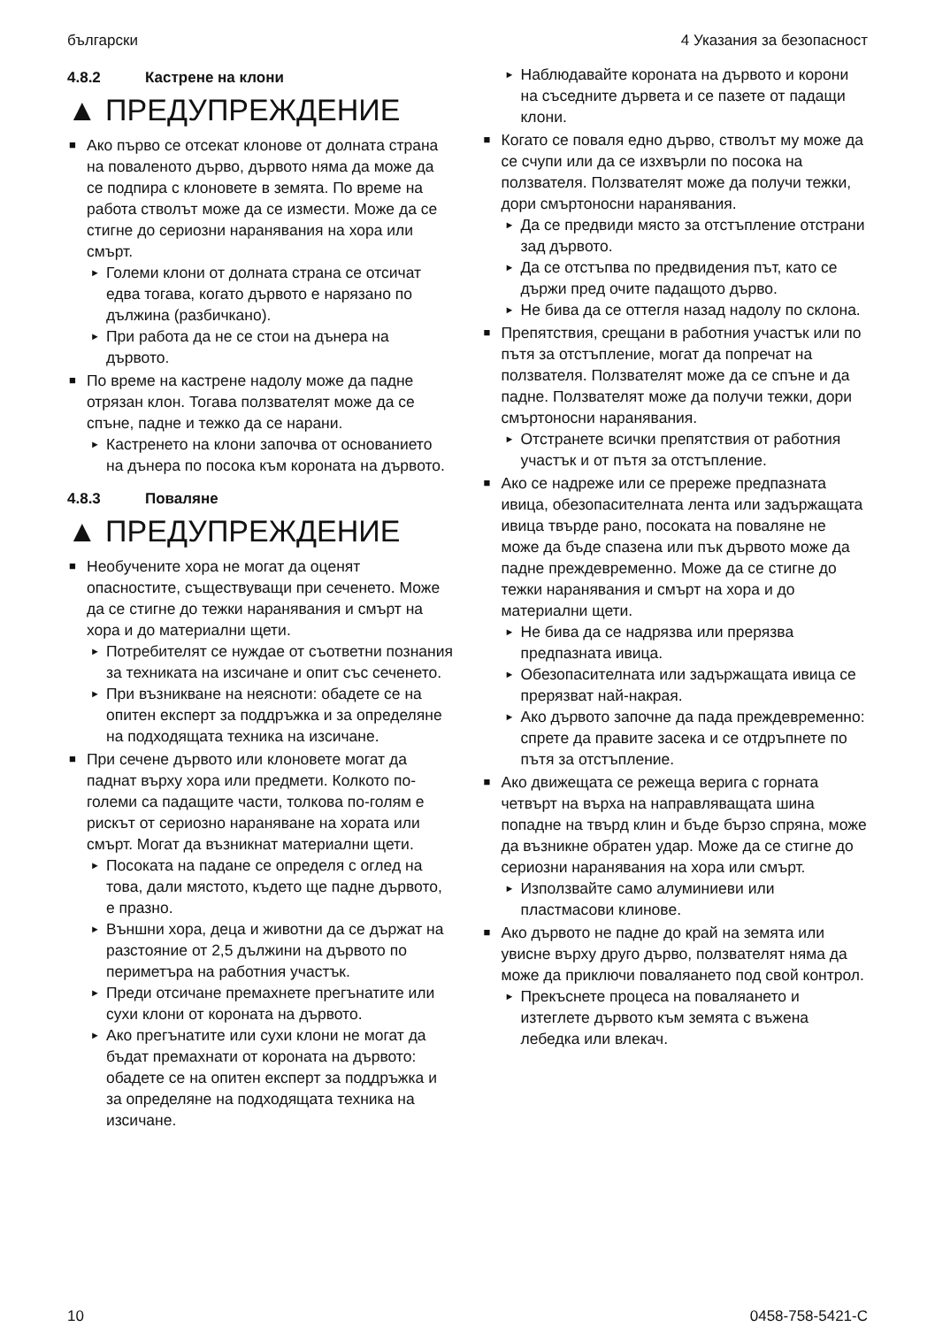български 4 Указания за безопасност
4.8.2 Кастрене на клони
▲ ПРЕДУПРЕЖДЕНИЕ
■ Ако първо се отсекат клонове от долната страна на поваленото дърво, дървото няма да може да се подпира с клоновете в земята. По време на работа стволът може да се измести. Може да се стигне до сериозни наранявания на хора или смърт.
► Големи клони от долната страна се отсичат едва тогава, когато дървото е нарязано по дължина (разбичкано).
► При работа да не се стои на дънера на дървото.
■ По време на кастрене надолу може да падне отрязан клон. Тогава ползвателят може да се спъне, падне и тежко да се нарани.
► Кастренето на клони започва от основанието на дънера по посока към короната на дървото.
4.8.3 Поваляне
▲ ПРЕДУПРЕЖДЕНИЕ
■ Необучените хора не могат да оценят опасностите, съществуващи при сеченето. Може да се стигне до тежки наранявания и смърт на хора и до материални щети.
► Потребителят се нуждае от съответни познания за техниката на изсичане и опит със сеченето.
► При възникване на неясноти: обадете се на опитен експерт за поддръжка и за определяне на подходящата техника на изсичане.
■ При сечене дървото или клоновете могат да паднат върху хора или предмети. Колкото по-големи са падащите части, толкова по-голям е рискът от сериозно нараняване на хората или смърт. Могат да възникнат материални щети.
► Посоката на падане се определя с оглед на това, дали мястото, където ще падне дървото, е празно.
► Външни хора, деца и животни да се държат на разстояние от 2,5 дължини на дървото по периметъра на работния участък.
► Преди отсичане премахнете прегънатите или сухи клони от короната на дървото.
► Ако прегънатите или сухи клони не могат да бъдат премахнати от короната на дървото: обадете се на опитен експерт за поддръжка и за определяне на подходящата техника на изсичане.
► Наблюдавайте короната на дървото и корони на съседните дървета и се пазете от падащи клони.
■ Когато се поваля едно дърво, стволът му може да се счупи или да се изхвърли по посока на ползвателя. Ползвателят може да получи тежки, дори смъртоносни наранявания.
► Да се предвиди място за отстъпление отстрани зад дървото.
► Да се отстъпва по предвидения път, като се държи пред очите падащото дърво.
► Не бива да се оттегля назад надолу по склона.
■ Препятствия, срещани в работния участък или по пътя за отстъпление, могат да попречат на ползвателя. Ползвателят може да се спъне и да падне. Ползвателят може да получи тежки, дори смъртоносни наранявания.
► Отстранете всички препятствия от работния участък и от пътя за отстъпление.
■ Ако се надреже или се пререже предпазната ивица, обезопасителната лента или задържащата ивица твърде рано, посоката на поваляне не може да бъде спазена или пък дървото може да падне преждевременно. Може да се стигне до тежки наранявания и смърт на хора и до материални щети.
► Не бива да се надрязва или прерязва предпазната ивица.
► Обезопасителната или задържащата ивица се прерязват най-накрая.
► Ако дървото започне да пада преждевременно: спрете да правите засека и се отдръпнете по пътя за отстъпление.
■ Ако движещата се режеща верига с горната четвърт на върха на направляващата шина попадне на твърд клин и бъде бързо спряна, може да възникне обратен удар. Може да се стигне до сериозни наранявания на хора или смърт.
► Използвайте само алуминиеви или пластмасови клинове.
■ Ако дървото не падне до край на земята или увисне върху друго дърво, ползвателят няма да може да приключи поваляането под свой контрол.
► Прекъснете процеса на поваляането и изтеглете дървото към земята с въжена лебедка или влекач.
10 0458-758-5421-C